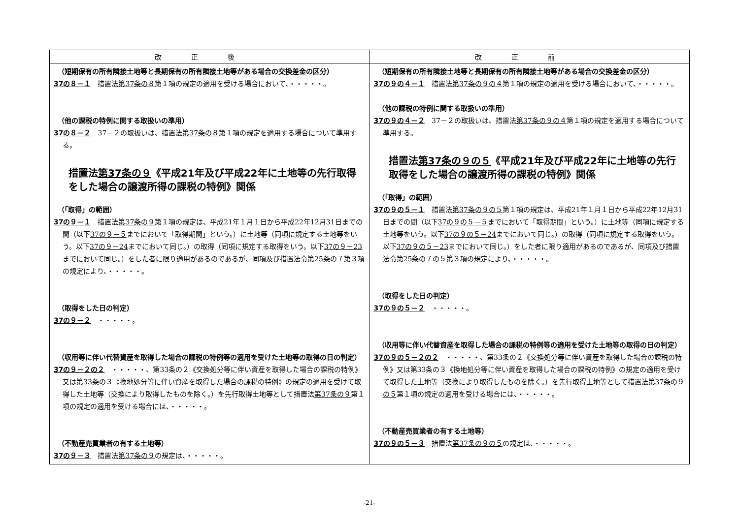| 改正後 | 改正前 |
| --- | --- |
| （短期保有の所有隣接土地等と長期保有の所有隣接土地等がある場合の交換差金の区分） 37の８－１ 措置法 第37条の８ 第１項の規定の適用を受ける場合において、・・・・・。 （他の課税の特例に関する取扱いの準用） 37の８－２ 37－２の取扱いは、措置法 第37条の８ 第１項の規定を適用する場合について準用する。 措置法 第37条の９ 《平成21年及び平成22年に土地等の先行取得をした場合の譲渡所得の課税の特例》関係 （「取得」の範囲） 37の９－１ 措置法 第37条の９ 第１項の規定は、平成21年１月１日から平成22年12月31日までの間（以下 37の９－５ までにおいて「取得期間」という。）に土地等（同項に規定する土地等をいう。以下 37の９－24 までにおいて同じ。）の取得（同項に規定する取得をいう。以下 37の９－23 までにおいて同じ。）をした者に限り適用があるのであるが、同項及び措置法令 第25条の７ 第３項の規定により、・・・・・。 （取得をした日の判定） 37の９－２ ・・・・・。 （収用等に伴い代替資産を取得した場合の課税の特例等の適用を受けた土地等の取得の日の判定） 37の９－２の２ ・・・・・、第33条の２《交換処分等に伴い資産を取得した場合の課税の特例》又は第33条の３《換地処分等に伴い資産を取得した場合の課税の特例》の規定の適用を受けて取得した土地等（交換により取得したものを除く。）を先行取得土地等として措置法 第37条の９ 第１項の規定の適用を受ける場合には、・・・・・。 （不動産売買業者の有する土地等） 37の９－３ 措置法 第37条の９ の規定は、・・・・・。 | （短期保有の所有隣接土地等と長期保有の所有隣接土地等がある場合の交換差金の区分） 37の９の４－１ 措置法 第37条の９の４ 第１項の規定の適用を受ける場合において、・・・・・。 （他の課税の特例に関する取扱いの準用） 37の９の４－２ 37－２の取扱いは、措置法 第37条の９の４ 第１項の規定を適用する場合について準用する。 措置法 第37条の９の５ 《平成21年及び平成22年に土地等の先行取得をした場合の譲渡所得の課税の特例》関係 （「取得」の範囲） 37の９の５－１ 措置法 第37条の９の５ 第１項の規定は、平成21年１月１日から平成22年12月31日までの間（以下 37の９の５－５ までにおいて「取得期間」という。）に土地等（同項に規定する土地等をいう。以下 37の９の５－24 までにおいて同じ。）の取得（同項に規定する取得をいう。以下 37の９の５－23 までにおいて同じ。）をした者に限り適用があるのであるが、同項及び措置法令 第25条の７の５ 第３項の規定により、・・・・・。 （取得をした日の判定） 37の９の５－２ ・・・・・。 （収用等に伴い代替資産を取得した場合の課税の特例等の適用を受けた土地等の取得の日の判定） 37の９の５－２の２ ・・・・・、第33条の２《交換処分等に伴い資産を取得した場合の課税の特例》又は第33条の３《換地処分等に伴い資産を取得した場合の課税の特例》の規定の適用を受けて取得した土地等（交換により取得したものを除く。）を先行取得土地等として措置法 第37条の９の５ 第１項の規定の適用を受ける場合には、・・・・・。 （不動産売買業者の有する土地等） 37の９の５－３ 措置法 第37条の９の５ の規定は、・・・・・。 |
-21-